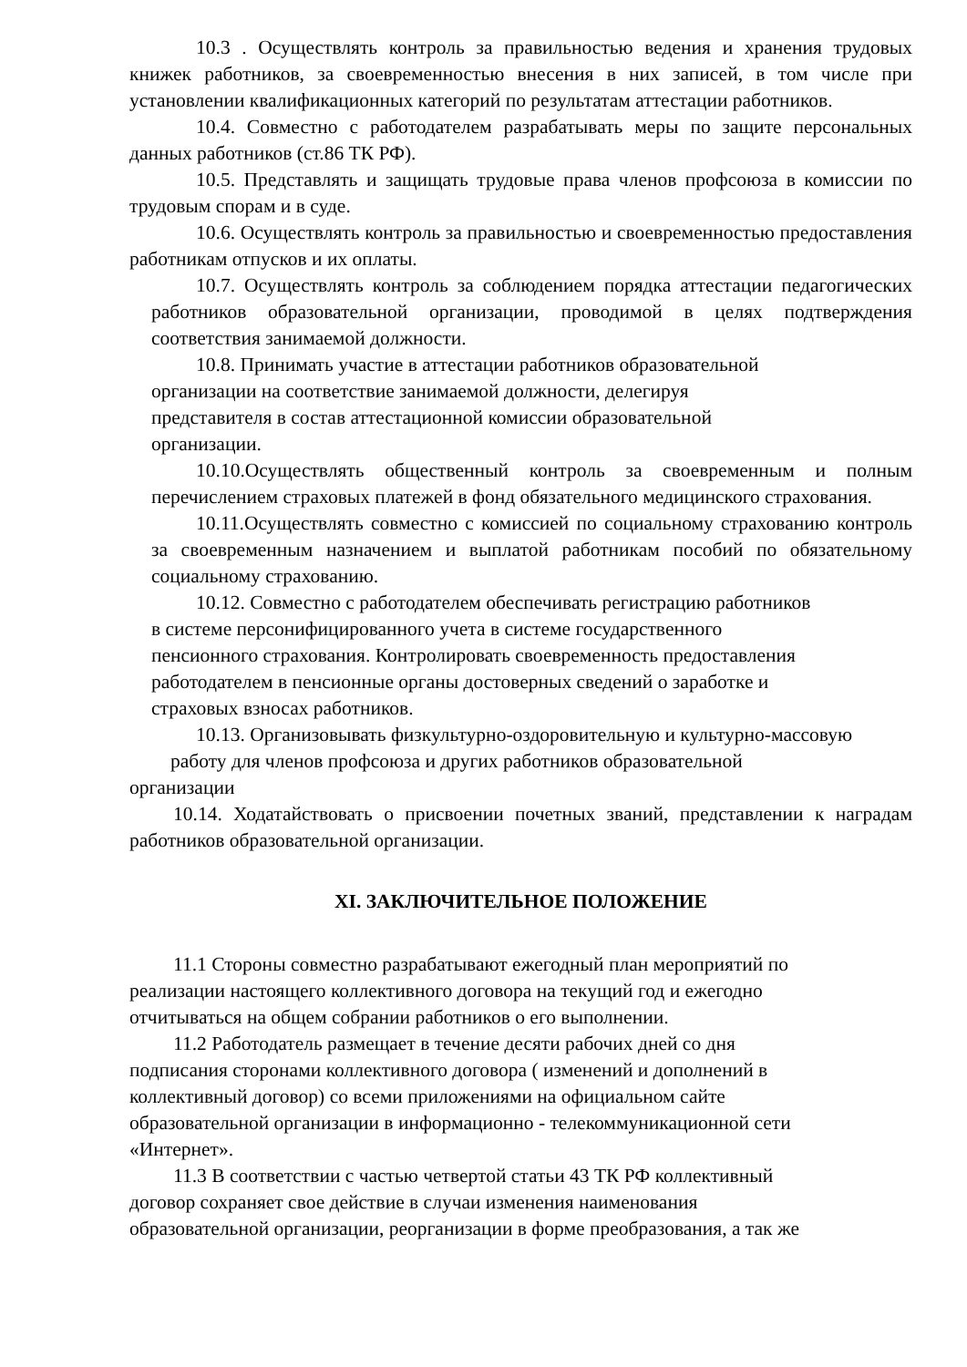10.3 . Осуществлять контроль за правильностью ведения и хранения трудовых книжек работников, за своевременностью внесения в них записей, в том числе при установлении квалификационных категорий по результатам аттестации работников.
10.4. Совместно с работодателем разрабатывать меры по защите персональных данных работников (ст.86 ТК РФ).
10.5. Представлять и защищать трудовые права членов профсоюза в комиссии по трудовым спорам и в суде.
10.6. Осуществлять контроль за правильностью и своевременностью предоставления работникам отпусков и их оплаты.
10.7. Осуществлять контроль за соблюдением порядка аттестации педагогических работников образовательной организации, проводимой в целях подтверждения соответствия занимаемой должности.
10.8. Принимать участие в аттестации работников образовательной
организации на соответствие занимаемой должности, делегируя
представителя в состав аттестационной комиссии образовательной
организации.
10.10.Осуществлять общественный контроль за своевременным и полным перечислением страховых платежей в фонд обязательного медицинского страхования.
10.11.Осуществлять совместно с комиссией по социальному страхованию контроль за своевременным назначением и выплатой работникам пособий по обязательному социальному страхованию.
10.12. Совместно с работодателем обеспечивать регистрацию работников
в системе персонифицированного учета в системе государственного
пенсионного страхования. Контролировать своевременность предоставления
работодателем в пенсионные органы достоверных сведений о заработке и
страховых взносах работников.
10.13. Организовывать физкультурно-оздоровительную и культурно-массовую
работу для членов профсоюза и других работников образовательной
организации
10.14. Ходатайствовать о присвоении почетных званий, представлении к наградам работников образовательной организации.
XI. ЗАКЛЮЧИТЕЛЬНОЕ ПОЛОЖЕНИЕ
11.1 Стороны совместно разрабатывают ежегодный план мероприятий по
реализации настоящего коллективного договора на текущий год и ежегодно
отчитываться на общем собрании работников о его выполнении.
11.2 Работодатель размещает в течение десяти рабочих дней со дня
подписания сторонами коллективного договора ( изменений и дополнений в
коллективный договор) со всеми приложениями на официальном сайте
образовательной организации в информационно - телекоммуникационной сети
«Интернет».
11.3 В соответствии с частью четвертой статьи 43 ТК РФ коллективный
договор сохраняет свое действие в случаи изменения наименования
образовательной организации, реорганизации в форме преобразования, а так же